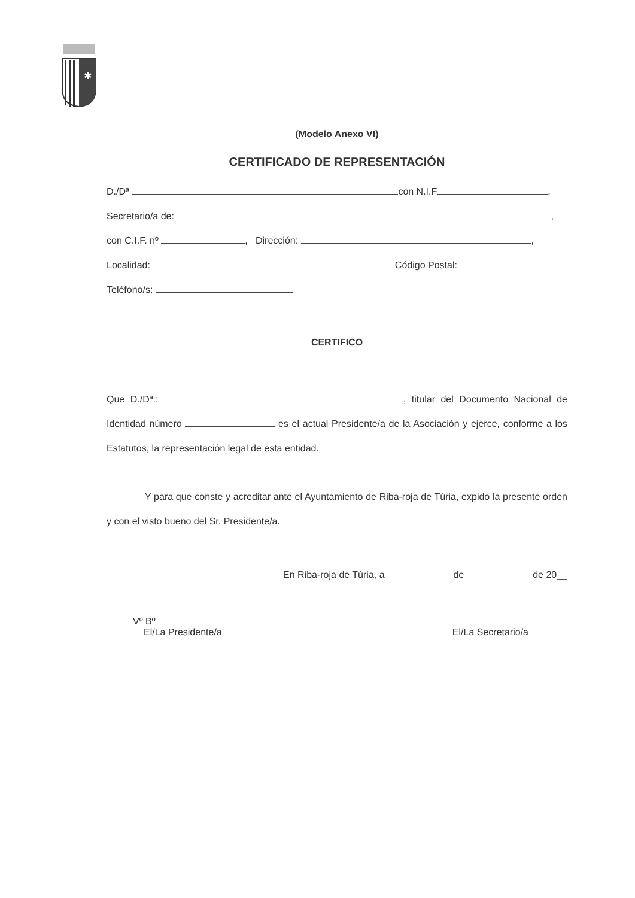✱
(Modelo Anexo VI)
CERTIFICADO DE REPRESENTACIÓN
D./Dª con N.I.F ,
Secretario/a de: ,
con C.I.F. nº , Dirección: ,
Localidad: Código Postal:
Teléfono/s:
CERTIFICO
Que D./Dª.: , titular del Documento Nacional de Identidad número es el actual Presidente/a de la Asociación y ejerce, conforme a los Estatutos, la representación legal de esta entidad.
Y para que conste y acreditar ante el Ayuntamiento de Riba-roja de Túria, expido la presente orden y con el visto bueno del Sr. Presidente/a.
En Riba-roja de Túria, a de de 20__
Vº Bº
El/La Presidente/a El/La Secretario/a